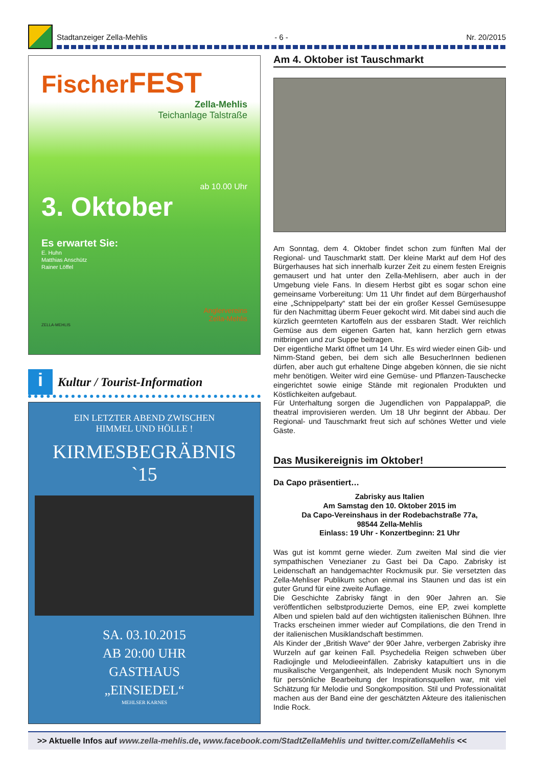Stadtanzeiger Zella-Mehlis - 6 - Nr. 20/2015
FischerFEST
Zella-Mehlis
Teichanlage Talstraße
ab 10.00 Uhr
3. Oktober
Es erwartet Sie:
E. Huhn
Matthias Anschütz
Rainer Löffel
Anglervereins
Zella-Mehlis
ZELLA-MEHLIS
i
Kultur / Tourist-Information
EIN LETZTER ABEND ZWISCHEN
HIMMEL UND HÖLLE !
KIRMESBEGRÄBNIS
`15
SA. 03.10.2015
AB 20:00 UHR
GASTHAUS
„EINSIEDEL“
MEHLSER KARNES
Am 4. Oktober ist Tauschmarkt
Am Sonntag, dem 4. Oktober findet schon zum fünften Mal der Regional- und Tauschmarkt statt. Der kleine Markt auf dem Hof des Bürgerhauses hat sich innerhalb kurzer Zeit zu einem festen Ereignis gemausert und hat unter den Zella-Mehlisern, aber auch in der Umgebung viele Fans. In diesem Herbst gibt es sogar schon eine gemeinsame Vorbereitung: Um 11 Uhr findet auf dem Bürgerhaushof eine „Schnippelparty“ statt bei der ein großer Kessel Gemüsesuppe für den Nachmittag überm Feuer gekocht wird. Mit dabei sind auch die kürzlich geernteten Kartoffeln aus der essbaren Stadt. Wer reichlich Gemüse aus dem eigenen Garten hat, kann herzlich gern etwas mitbringen und zur Suppe beitragen.
Der eigentliche Markt öffnet um 14 Uhr. Es wird wieder einen Gib- und Nimm-Stand geben, bei dem sich alle BesucherInnen bedienen dürfen, aber auch gut erhaltene Dinge abgeben können, die sie nicht mehr benötigen. Weiter wird eine Gemüse- und Pflanzen-Tauschecke eingerichtet sowie einige Stände mit regionalen Produkten und Köstlichkeiten aufgebaut.
Für Unterhaltung sorgen die Jugendlichen von PappalappaP, die theatral improvisieren werden. Um 18 Uhr beginnt der Abbau. Der Regional- und Tauschmarkt freut sich auf schönes Wetter und viele Gäste.
Das Musikereignis im Oktober!
Da Capo präsentiert…
Zabrisky aus Italien
Am Samstag den 10. Oktober 2015 im
Da Capo-Vereinshaus in der Rodebachstraße 77a,
98544 Zella-Mehlis
Einlass: 19 Uhr - Konzertbeginn: 21 Uhr
Was gut ist kommt gerne wieder. Zum zweiten Mal sind die vier sympathischen Venezianer zu Gast bei Da Capo. Zabrisky ist Leidenschaft an handgemachter Rockmusik pur. Sie versetzten das Zella-Mehliser Publikum schon einmal ins Staunen und das ist ein guter Grund für eine zweite Auflage.
Die Geschichte Zabrisky fängt in den 90er Jahren an. Sie veröffentlichen selbstproduzierte Demos, eine EP, zwei komplette Alben und spielen bald auf den wichtigsten italienischen Bühnen. Ihre Tracks erscheinen immer wieder auf Compilations, die den Trend in der italienischen Musiklandschaft bestimmen.
Als Kinder der „British Wave“ der 90er Jahre, verbergen Zabrisky ihre Wurzeln auf gar keinen Fall. Psychedelia Reigen schweben über Radiojingle und Melodieeinfällen. Zabrisky katapultiert uns in die musikalische Vergangenheit, als Independent Musik noch Synonym für persönliche Bearbeitung der Inspirationsquellen war, mit viel Schätzung für Melodie und Songkomposition. Stil und Professionalität machen aus der Band eine der geschätzten Akteure des italienischen Indie Rock.
>> Aktuelle Infos auf www.zella-mehlis.de, www.facebook.com/StadtZellaMehlis und twitter.com/ZellaMehlis <<